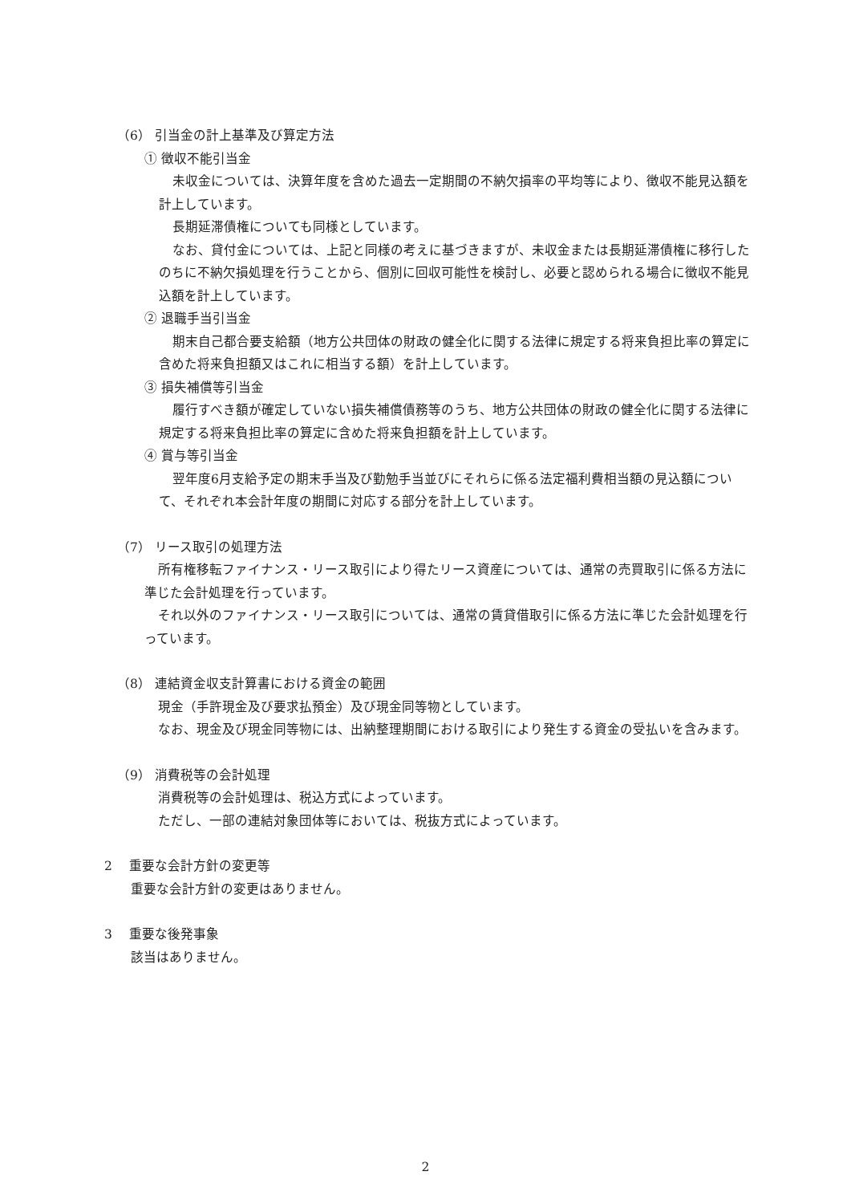（6） 引当金の計上基準及び算定方法
① 徴収不能引当金
未収金については、決算年度を含めた過去一定期間の不納欠損率の平均等により、徴収不能見込額を計上しています。
長期延滞債権についても同様としています。
なお、貸付金については、上記と同様の考えに基づきますが、未収金または長期延滞債権に移行したのちに不納欠損処理を行うことから、個別に回収可能性を検討し、必要と認められる場合に徴収不能見込額を計上しています。
② 退職手当引当金
期末自己都合要支給額（地方公共団体の財政の健全化に関する法律に規定する将来負担比率の算定に含めた将来負担額又はこれに相当する額）を計上しています。
③ 損失補償等引当金
履行すべき額が確定していない損失補償債務等のうち、地方公共団体の財政の健全化に関する法律に規定する将来負担比率の算定に含めた将来負担額を計上しています。
④ 賞与等引当金
翌年度6月支給予定の期末手当及び勤勉手当並びにそれらに係る法定福利費相当額の見込額について、それぞれ本会計年度の期間に対応する部分を計上しています。
（7） リース取引の処理方法
所有権移転ファイナンス・リース取引により得たリース資産については、通常の売買取引に係る方法に準じた会計処理を行っています。
それ以外のファイナンス・リース取引については、通常の賃貸借取引に係る方法に準じた会計処理を行っています。
（8） 連結資金収支計算書における資金の範囲
現金（手許現金及び要求払預金）及び現金同等物としています。
なお、現金及び現金同等物には、出納整理期間における取引により発生する資金の受払いを含みます。
（9） 消費税等の会計処理
消費税等の会計処理は、税込方式によっています。
ただし、一部の連結対象団体等においては、税抜方式によっています。
2 　重要な会計方針の変更等
重要な会計方針の変更はありません。
3 　重要な後発事象
該当はありません。
2